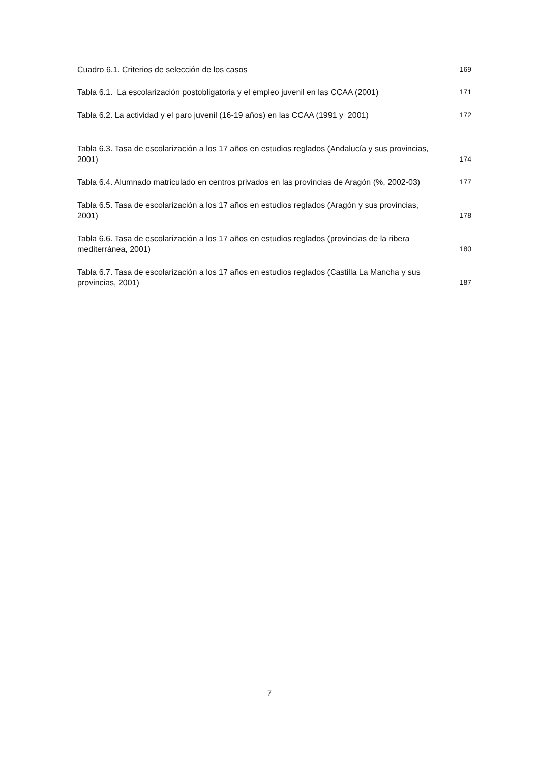Cuadro 6.1. Criterios de selección de los casos 169
Tabla 6.1. La escolarización postobligatoria y el empleo juvenil en las CCAA (2001) 171
Tabla 6.2. La actividad y el paro juvenil (16-19 años) en las CCAA (1991 y 2001) 172
Tabla 6.3. Tasa de escolarización a los 17 años en estudios reglados (Andalucía y sus provincias, 2001) 174
Tabla 6.4. Alumnado matriculado en centros privados en las provincias de Aragón (%, 2002-03) 177
Tabla 6.5. Tasa de escolarización a los 17 años en estudios reglados (Aragón y sus provincias, 2001) 178
Tabla 6.6. Tasa de escolarización a los 17 años en estudios reglados (provincias de la ribera mediterránea, 2001) 180
Tabla 6.7. Tasa de escolarización a los 17 años en estudios reglados (Castilla La Mancha y sus provincias, 2001) 187
7